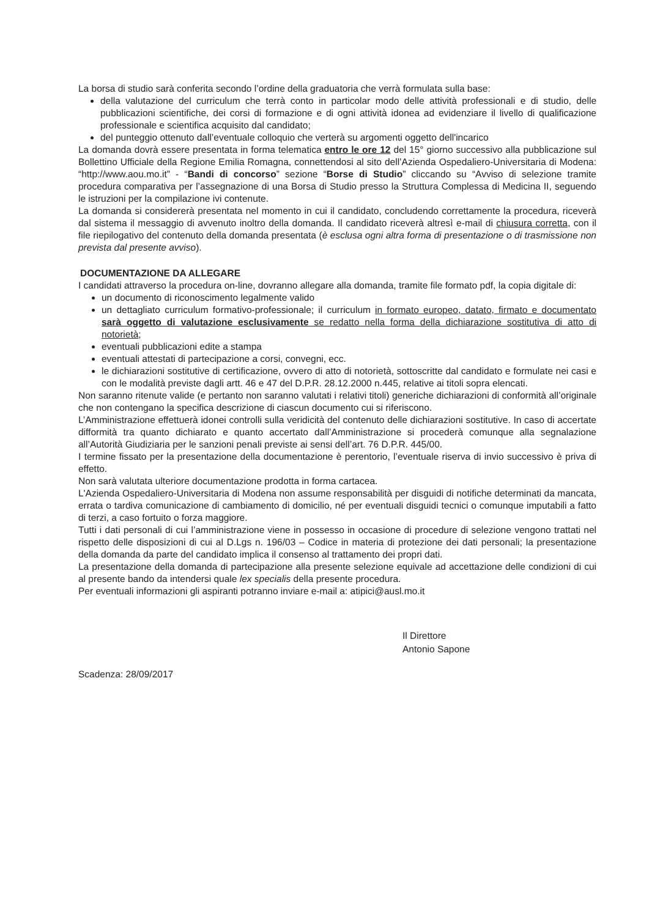La borsa di studio sarà conferita secondo l’ordine della graduatoria che verrà formulata sulla base:
della valutazione del curriculum che terrà conto in particolar modo delle attività professionali e di studio, delle pubblicazioni scientifiche, dei corsi di formazione e di ogni attività idonea ad evidenziare il livello di qualificazione professionale e scientifica acquisito dal candidato;
del punteggio ottenuto dall’eventuale colloquio che verterà su argomenti oggetto dell'incarico
La domanda dovrà essere presentata in forma telematica entro le ore 12 del 15° giorno successivo alla pubblicazione sul Bollettino Ufficiale della Regione Emilia Romagna, connettendosi al sito dell’Azienda Ospedaliero-Universitaria di Modena: “http://www.aou.mo.it” - “Bandi di concorso” sezione “Borse di Studio” cliccando su “Avviso di selezione tramite procedura comparativa per l’assegnazione di una Borsa di Studio presso la Struttura Complessa di Medicina II, seguendo le istruzioni per la compilazione ivi contenute.
La domanda si considererà presentata nel momento in cui il candidato, concludendo correttamente la procedura, riceverà dal sistema il messaggio di avvenuto inoltro della domanda. Il candidato riceverà altresì e-mail di chiusura corretta, con il file riepilogativo del contenuto della domanda presentata (è esclusa ogni altra forma di presentazione o di trasmissione non prevista dal presente avviso).
DOCUMENTAZIONE DA ALLEGARE
I candidati attraverso la procedura on-line, dovranno allegare alla domanda, tramite file formato pdf, la copia digitale di:
un documento di riconoscimento legalmente valido
un dettagliato curriculum formativo-professionale; il curriculum in formato europeo, datato, firmato e documentato sarà oggetto di valutazione esclusivamente se redatto nella forma della dichiarazione sostitutiva di atto di notorietà;
eventuali pubblicazioni edite a stampa
eventuali attestati di partecipazione a corsi, convegni, ecc.
le dichiarazioni sostitutive di certificazione, ovvero di atto di notorietà, sottoscritte dal candidato e formulate nei casi e con le modalità previste dagli artt. 46 e 47 del D.P.R. 28.12.2000 n.445, relative ai titoli sopra elencati.
Non saranno ritenute valide (e pertanto non saranno valutati i relativi titoli) generiche dichiarazioni di conformità all’originale che non contengano la specifica descrizione di ciascun documento cui si riferiscono.
L’Amministrazione effettuerà idonei controlli sulla veridicità del contenuto delle dichiarazioni sostitutive. In caso di accertate difformità tra quanto dichiarato e quanto accertato dall’Amministrazione si procederà comunque alla segnalazione all’Autorità Giudiziaria per le sanzioni penali previste ai sensi dell’art. 76 D.P.R. 445/00.
I termine fissato per la presentazione della documentazione è perentorio, l’eventuale riserva di invio successivo è priva di effetto.
Non sarà valutata ulteriore documentazione prodotta in forma cartacea.
L'Azienda Ospedaliero-Universitaria di Modena non assume responsabilità per disguidi di notifiche determinati da mancata, errata o tardiva comunicazione di cambiamento di domicilio, né per eventuali disguidi tecnici o comunque imputabili a fatto di terzi, a caso fortuito o forza maggiore.
Tutti i dati personali di cui l’amministrazione viene in possesso in occasione di procedure di selezione vengono trattati nel rispetto delle disposizioni di cui al D.Lgs n. 196/03 – Codice in materia di protezione dei dati personali; la presentazione della domanda da parte del candidato implica il consenso al trattamento dei propri dati.
La presentazione della domanda di partecipazione alla presente selezione equivale ad accettazione delle condizioni di cui al presente bando da intendersi quale lex specialis della presente procedura.
Per eventuali informazioni gli aspiranti potranno inviare e-mail a: atipici@ausl.mo.it
Il Direttore
Antonio Sapone
Scadenza: 28/09/2017